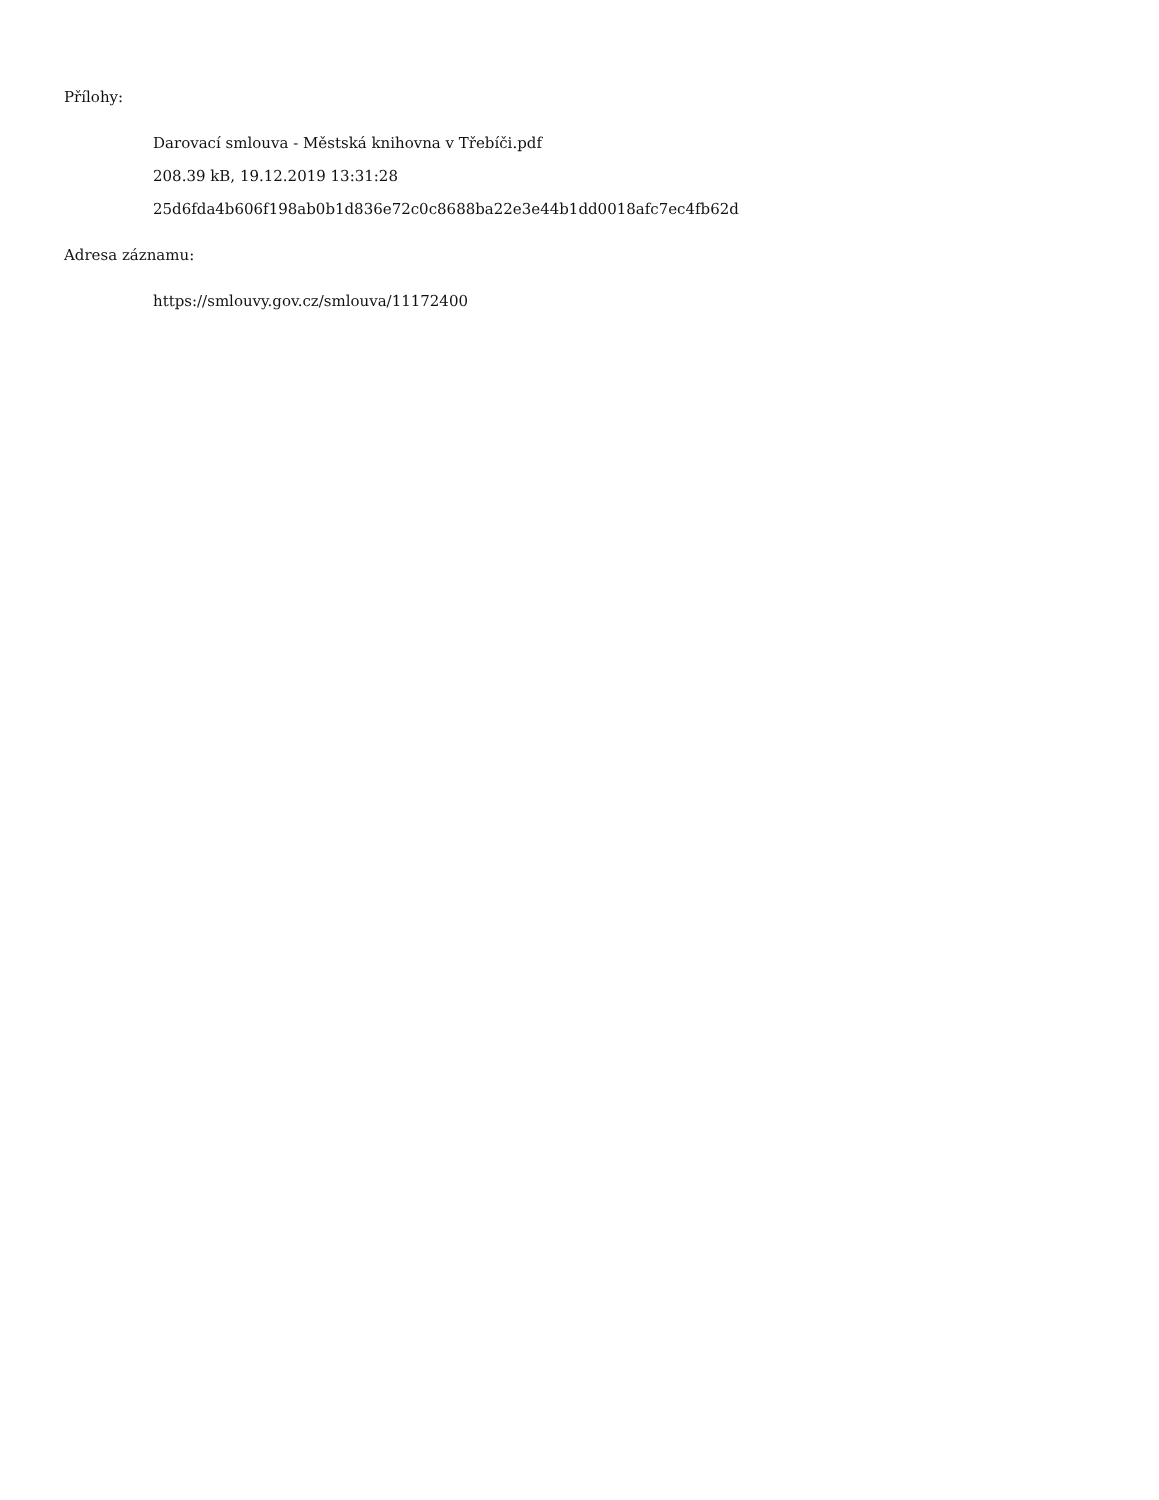Přílohy:
Darovací smlouva - Městská knihovna v Třebíči.pdf
208.39 kB, 19.12.2019 13:31:28
25d6fda4b606f198ab0b1d836e72c0c8688ba22e3e44b1dd0018afc7ec4fb62d
Adresa záznamu:
https://smlouvy.gov.cz/smlouva/11172400